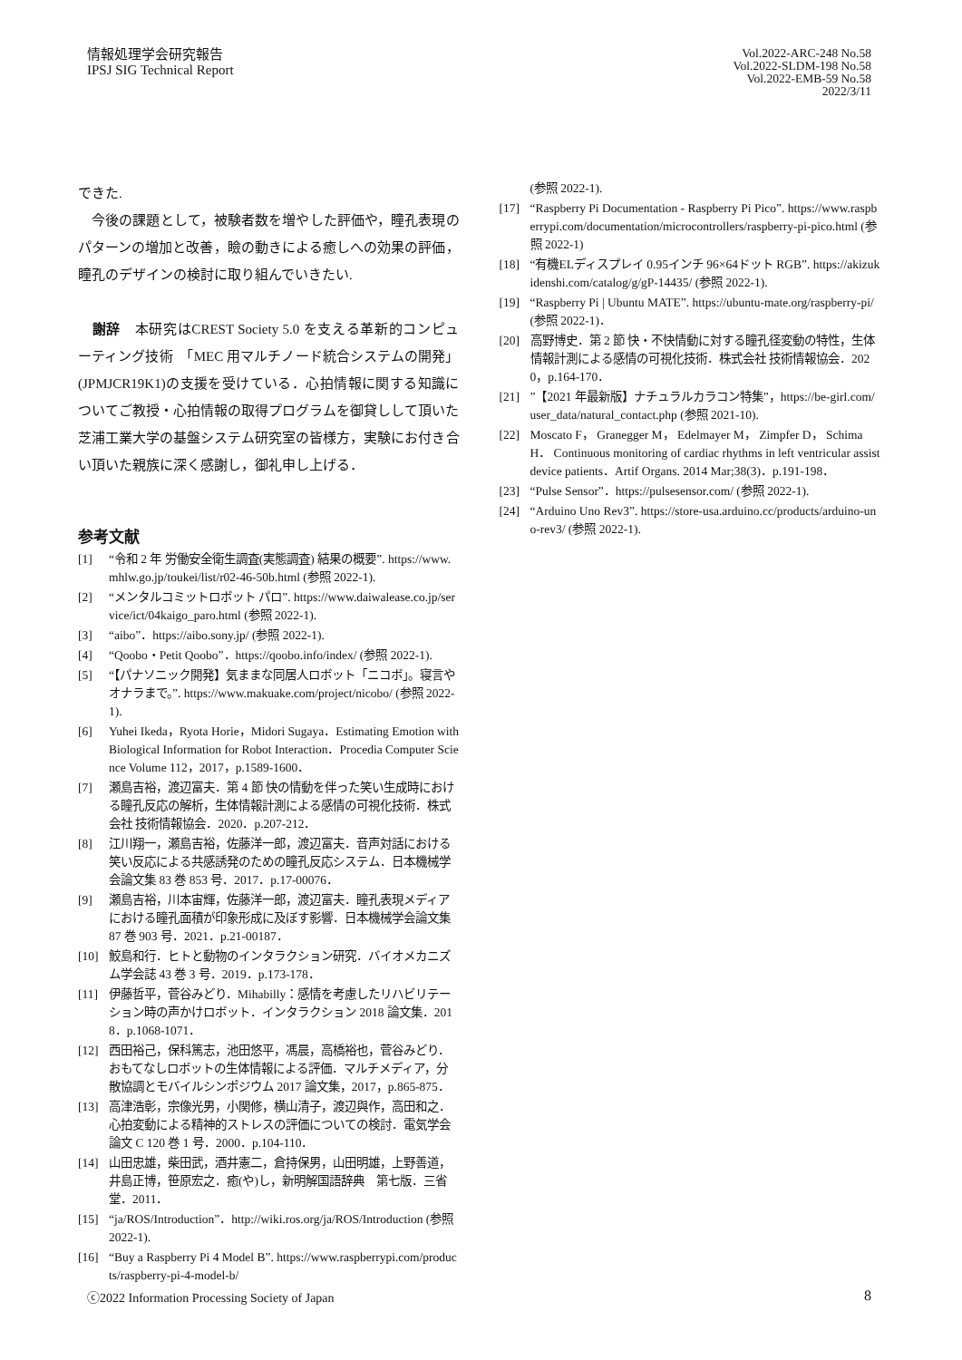情報処理学会研究報告
IPSJ SIG Technical Report
Vol.2022-ARC-248 No.58
Vol.2022-SLDM-198 No.58
Vol.2022-EMB-59 No.58
2022/3/11
できた.
　今後の課題として，被験者数を増やした評価や，瞳孔表現のパターンの増加と改善，瞼の動きによる癒しへの効果の評価，瞳孔のデザインの検討に取り組んでいきたい.
　謝辞　本研究はCREST Society 5.0 を支える革新的コンピューティング技術　「MEC 用マルチノード統合システムの開発」(JPMJCR19K1)の支援を受けている．心拍情報に関する知識についてご教授・心拍情報の取得プログラムを御貸しして頂いた芝浦工業大学の基盤システム研究室の皆様方，実験にお付き合い頂いた親族に深く感謝し，御礼申し上げる．
参考文献
[1] “令和 2 年 労働安全衛生調査(実態調査) 結果の概要”. https://www.mhlw.go.jp/toukei/list/r02-46-50b.html (参照 2022-1).
[2] “メンタルコミットロボット パロ”. https://www.daiwalease.co.jp/service/ict/04kaigo_paro.html (参照 2022-1).
[3] “aibo”．https://aibo.sony.jp/ (参照 2022-1).
[4] “Qoobo・Petit Qoobo”．https://qoobo.info/index/ (参照 2022-1).
[5] “【パナソニック開発】気ままな同居人ロボット「ニコボ」。寝言やオナラまで。”. https://www.makuake.com/project/nicobo/ (参照 2022-1).
[6] Yuhei Ikeda，Ryota Horie，Midori Sugaya．Estimating Emotion with Biological Information for Robot Interaction．Procedia Computer Science Volume 112，2017，p.1589-1600．
[7] 瀬島吉裕，渡辺富夫．第 4 節 快の情動を伴った笑い生成時における瞳孔反応の解析，生体情報計測による感情の可視化技術．株式会社 技術情報協会．2020．p.207-212．
[8] 江川翔一，瀬島吉裕，佐藤洋一郎，渡辺富夫．音声対話における笑い反応による共感誘発のための瞳孔反応システム．日本機械学会論文集 83 巻 853 号．2017．p.17-00076．
[9] 瀬島吉裕，川本宙輝，佐藤洋一郎，渡辺富夫．瞳孔表現メディアにおける瞳孔面積が印象形成に及ぼす影響．日本機械学会論文集 87 巻 903 号．2021．p.21-00187．
[10] 鮫島和行．ヒトと動物のインタラクション研究．バイオメカニズム学会誌 43 巻 3 号．2019．p.173-178．
[11] 伊藤哲平，菅谷みどり．Mihabilly：感情を考慮したリハビリテーション時の声かけロボット．インタラクション 2018 論文集．2018．p.1068-1071．
[12] 西田裕己，保科篤志，池田悠平，馮晨，高橋裕也，菅谷みどり．おもてなしロボットの生体情報による評価．マルチメディア，分散協調とモバイルシンポジウム 2017 論文集，2017，p.865-875．
[13] 高津浩彰，宗像光男，小関修，横山清子，渡辺與作，高田和之．心拍変動による精神的ストレスの評価についての検討．電気学会論文 C 120 巻 1 号．2000．p.104-110．
[14] 山田忠雄，柴田武，酒井憲二，倉持保男，山田明雄，上野善道，井島正博，笹原宏之．癒(や)し，新明解国語辞典　第七版．三省堂．2011．
[15] “ja/ROS/Introduction”．http://wiki.ros.org/ja/ROS/Introduction (参照 2022-1).
[16] “Buy a Raspberry Pi 4 Model B”. https://www.raspberrypi.com/products/raspberry-pi-4-model-b/
(参照 2022-1).
[17] “Raspberry Pi Documentation - Raspberry Pi Pico”. https://www.raspberrypi.com/documentation/microcontrollers/raspberry-pi-pico.html (参照 2022-1)
[18] “有機ELディスプレイ 0.95インチ 96×64ドット RGB”. https://akizukidenshi.com/catalog/g/gP-14435/ (参照 2022-1).
[19] “Raspberry Pi | Ubuntu MATE”. https://ubuntu-mate.org/raspberry-pi/ (参照 2022-1)．
[20] 高野博史．第 2 節 快・不快情動に対する瞳孔径変動の特性，生体情報計測による感情の可視化技術．株式会社 技術情報協会．2020，p.164-170．
[21]”【2021 年最新版】ナチュラルカラコン特集”，https://be-girl.com/user_data/natural_contact.php (参照 2021-10).
[22] Moscato F， Granegger M， Edelmayer M， Zimpfer D， Schima H． Continuous monitoring of cardiac rhythms in left ventricular assist device patients．Artif Organs. 2014 Mar;38(3)．p.191-198．
[23] “Pulse Sensor”．https://pulsesensor.com/ (参照 2022-1).
[24] “Arduino Uno Rev3”. https://store-usa.arduino.cc/products/arduino-uno-rev3/ (参照 2022-1).
ⓒ2022 Information Processing Society of Japan 8